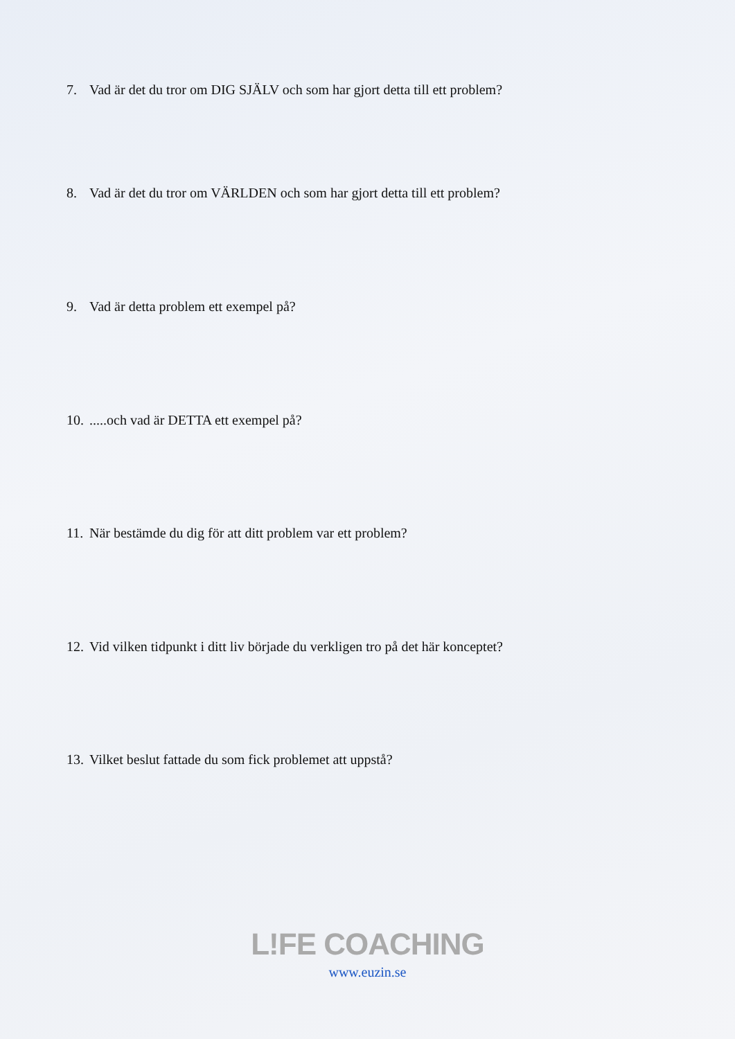7. Vad är det du tror om DIG SJÄLV och som har gjort detta till ett problem?
8. Vad är det du tror om VÄRLDEN och som har gjort detta till ett problem?
9. Vad är detta problem ett exempel på?
10......och vad är DETTA ett exempel på?
11. När bestämde du dig för att ditt problem var ett problem?
12. Vid vilken tidpunkt i ditt liv började du verkligen tro på det här konceptet?
13. Vilket beslut fattade du som fick problemet att uppstå?
L!FE COACHING
www.euzin.se